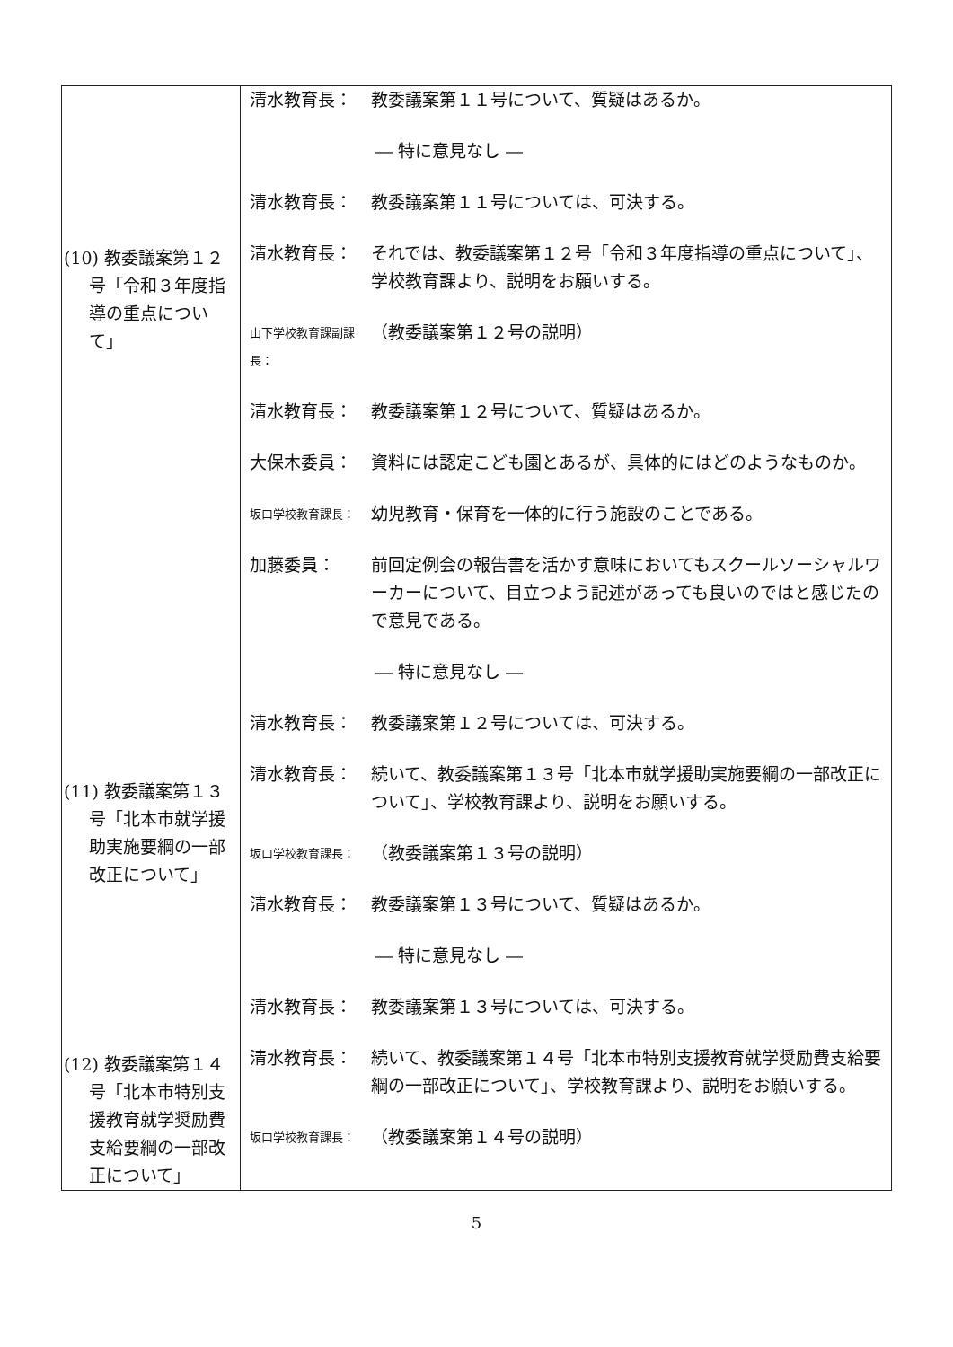| (10) 教委議案第１２号「令和３年度指導の重点について」 (11) 教委議案第１３号「北本市就学援助実施要綱の一部改正について」 (12) 教委議案第１４号「北本市特別支援教育就学奨励費支給要綱の一部改正について」 | 清水教育長： 教委議案第１１号について、質疑はあるか。 ― 特に意見なし ― 清水教育長： 教委議案第１１号については、可決する。 清水教育長： それでは、教委議案第１２号「令和３年度指導の重点について」、学校教育課より、説明をお願いする。 山下学校教育課副課長： （教委議案第１２号の説明） 清水教育長： 教委議案第１２号について、質疑はあるか。 大保木委員： 資料には認定こども園とあるが、具体的にはどのようなものか。 坂口学校教育課長： 幼児教育・保育を一体的に行う施設のことである。 加藤委員： 前回定例会の報告書を活かす意味においてもスクールソーシャルワーカーについて、目立つよう記述があっても良いのではと感じたので意見である。 ― 特に意見なし ― 清水教育長： 教委議案第１２号については、可決する。 清水教育長： 続いて、教委議案第１３号「北本市就学援助実施要綱の一部改正について」、学校教育課より、説明をお願いする。 坂口学校教育課長： （教委議案第１３号の説明） 清水教育長： 教委議案第１３号について、質疑はあるか。 ― 特に意見なし ― 清水教育長： 教委議案第１３号については、可決する。 清水教育長： 続いて、教委議案第１４号「北本市特別支援教育就学奨励費支給要綱の一部改正について」、学校教育課より、説明をお願いする。 坂口学校教育課長： （教委議案第１４号の説明） |
5